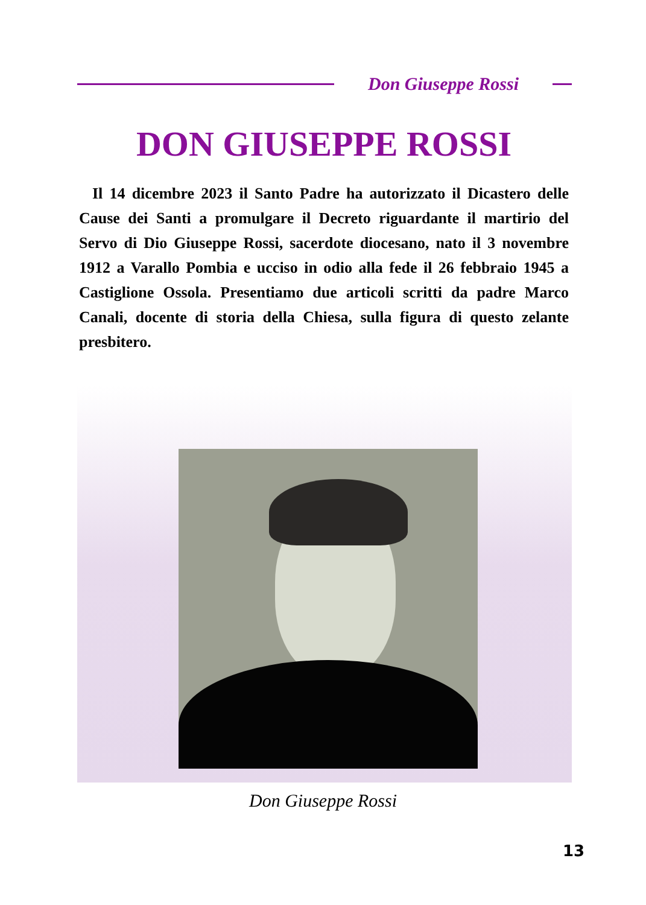Don Giuseppe Rossi
DON GIUSEPPE ROSSI
Il 14 dicembre 2023 il Santo Padre ha autorizzato il Dicastero delle Cause dei Santi a promulgare il Decreto riguardante il martirio del Servo di Dio Giuseppe Rossi, sacerdote diocesano, nato il 3 novembre 1912 a Varallo Pombia e ucciso in odio alla fede il 26 febbraio 1945 a Castiglione Ossola. Presentiamo due articoli scritti da padre Marco Canali, docente di storia della Chiesa, sulla figura di questo zelante presbitero.
Don Giuseppe Rossi
13